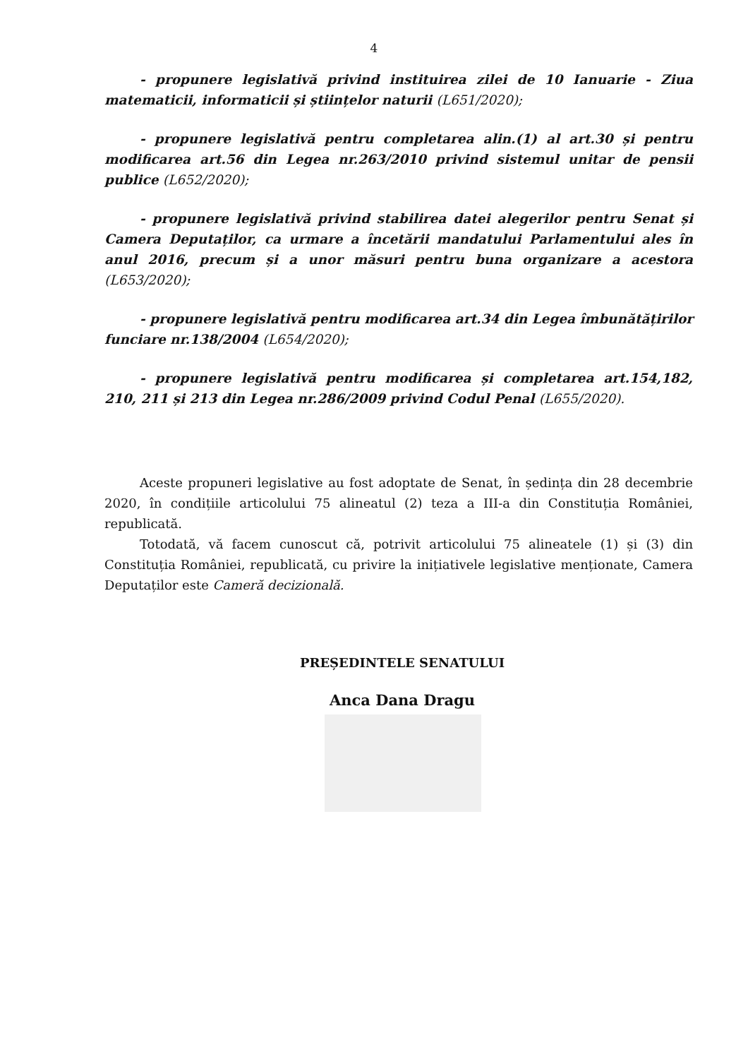4
- propunere legislativă privind instituirea zilei de 10 Ianuarie - Ziua matematicii, informaticii și științelor naturii (L651/2020);
- propunere legislativă pentru completarea alin.(1) al art.30 și pentru modificarea art.56 din Legea nr.263/2010 privind sistemul unitar de pensii publice (L652/2020);
- propunere legislativă privind stabilirea datei alegerilor pentru Senat și Camera Deputaților, ca urmare a încetării mandatului Parlamentului ales în anul 2016, precum și a unor măsuri pentru buna organizare a acestora (L653/2020);
- propunere legislativă pentru modificarea art.34 din Legea îmbunătățirilor funciare nr.138/2004 (L654/2020);
- propunere legislativă pentru modificarea și completarea art.154,182, 210, 211 și 213 din Legea nr.286/2009 privind Codul Penal (L655/2020).
Aceste propuneri legislative au fost adoptate de Senat, în ședința din 28 decembrie 2020, în condițiile articolului 75 alineatul (2) teza a III-a din Constituția României, republicată.
Totodată, vă facem cunoscut că, potrivit articolului 75 alineatele (1) și (3) din Constituția României, republicată, cu privire la inițiativele legislative menționate, Camera Deputaților este Cameră decizională.
PREȘEDINTELE SENATULUI
Anca Dana Dragu